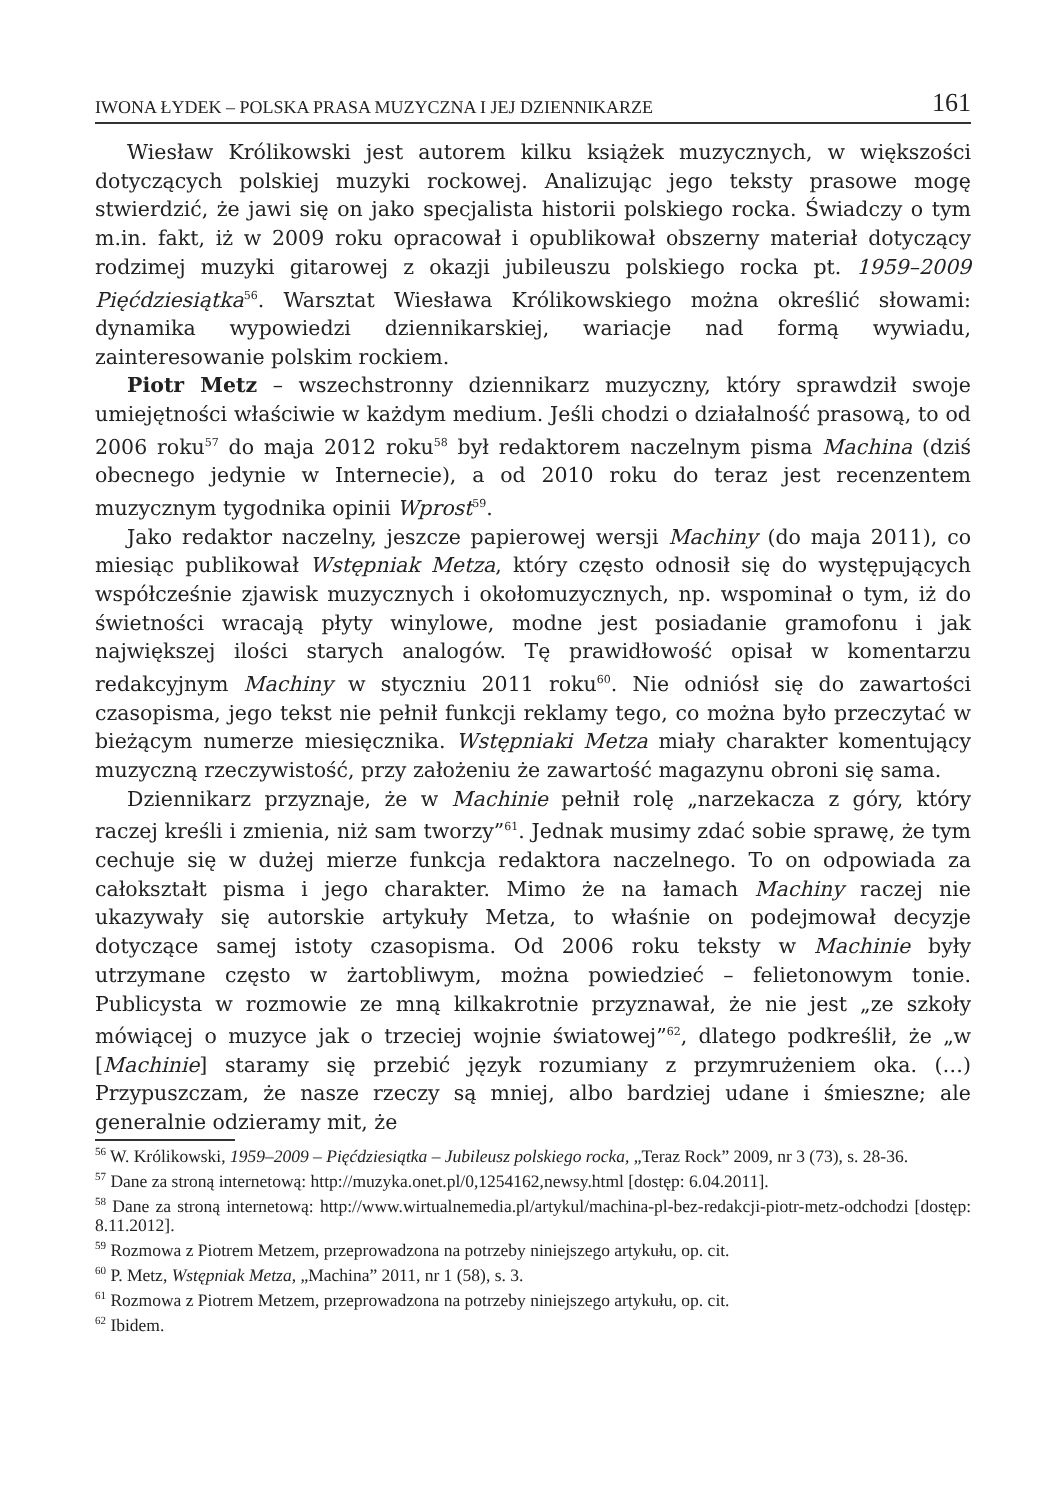IWONA ŁYDEK – POLSKA PRASA MUZYCZNA I JEJ DZIENNIKARZE 161
Wiesław Królikowski jest autorem kilku książek muzycznych, w większości dotyczących polskiej muzyki rockowej. Analizując jego teksty prasowe mogę stwierdzić, że jawi się on jako specjalista historii polskiego rocka. Świadczy o tym m.in. fakt, iż w 2009 roku opracował i opublikował obszerny materiał dotyczący rodzimej muzyki gitarowej z okazji jubileuszu polskiego rocka pt. 1959–2009 Pięćdziesiątka<sup>56</sup>. Warsztat Wiesława Królikowskiego można określić słowami: dynamika wypowiedzi dziennikarskiej, wariacje nad formą wywiadu, zainteresowanie polskim rockiem.
Piotr Metz – wszechstronny dziennikarz muzyczny, który sprawdził swoje umiejętności właściwie w każdym medium. Jeśli chodzi o działalność prasową, to od 2006 roku<sup>57</sup> do maja 2012 roku<sup>58</sup> był redaktorem naczelnym pisma Machina (dziś obecnego jedynie w Internecie), a od 2010 roku do teraz jest recenzentem muzycznym tygodnika opinii Wprost<sup>59</sup>.
Jako redaktor naczelny, jeszcze papierowej wersji Machiny (do maja 2011), co miesiąc publikował Wstępniak Metza, który często odnosił się do występujących współcześnie zjawisk muzycznych i okołomuzycznych, np. wspominał o tym, iż do świetności wracają płyty winylowe, modne jest posiadanie gramofonu i jak największej ilości starych analogów. Tę prawidłowość opisał w komentarzu redakcyjnym Machiny w styczniu 2011 roku<sup>60</sup>. Nie odniósł się do zawartości czasopisma, jego tekst nie pełnił funkcji reklamy tego, co można było przeczytać w bieżącym numerze miesięcznika. Wstępniaki Metza miały charakter komentujący muzyczną rzeczywistość, przy założeniu że zawartość magazynu obroni się sama.
Dziennikarz przyznaje, że w Machinie pełnił rolę „narzekacza z góry, który raczej kreśli i zmienia, niż sam tworzy”<sup>61</sup>. Jednak musimy zdać sobie sprawę, że tym cechuje się w dużej mierze funkcja redaktora naczelnego. To on odpowiada za całokształt pisma i jego charakter. Mimo że na łamach Machiny raczej nie ukazywały się autorskie artykuły Metza, to właśnie on podejmował decyzje dotyczące samej istoty czasopisma. Od 2006 roku teksty w Machinie były utrzymane często w żartobliwym, można powiedzieć – felietonowym tonie. Publicysta w rozmowie ze mną kilkakrotnie przyznawał, że nie jest „ze szkoły mówiącej o muzyce jak o trzeciej wojnie światowej”<sup>62</sup>, dlatego podkreślił, że „w [Machinie] staramy się przebić język rozumiany z przymrużeniem oka. (…) Przypuszczam, że nasze rzeczy są mniej, albo bardziej udane i śmieszne; ale generalnie odzieramy mit, że
<sup>56</sup> W. Królikowski, 1959–2009 – Pięćdziesiątka – Jubileusz polskiego rocka, „Teraz Rock” 2009, nr 3 (73), s. 28-36.
<sup>57</sup> Dane za stroną internetową: http://muzyka.onet.pl/0,1254162,newsy.html [dostęp: 6.04.2011].
<sup>58</sup> Dane za stroną internetową: http://www.wirtualnemedia.pl/artykul/machina-pl-bez-redakcji-piotr-metz-odchodzi [dostęp: 8.11.2012].
<sup>59</sup> Rozmowa z Piotrem Metzem, przeprowadzona na potrzeby niniejszego artykułu, op. cit.
<sup>60</sup> P. Metz, Wstępniak Metza, „Machina” 2011, nr 1 (58), s. 3.
<sup>61</sup> Rozmowa z Piotrem Metzem, przeprowadzona na potrzeby niniejszego artykułu, op. cit.
<sup>62</sup> Ibidem.